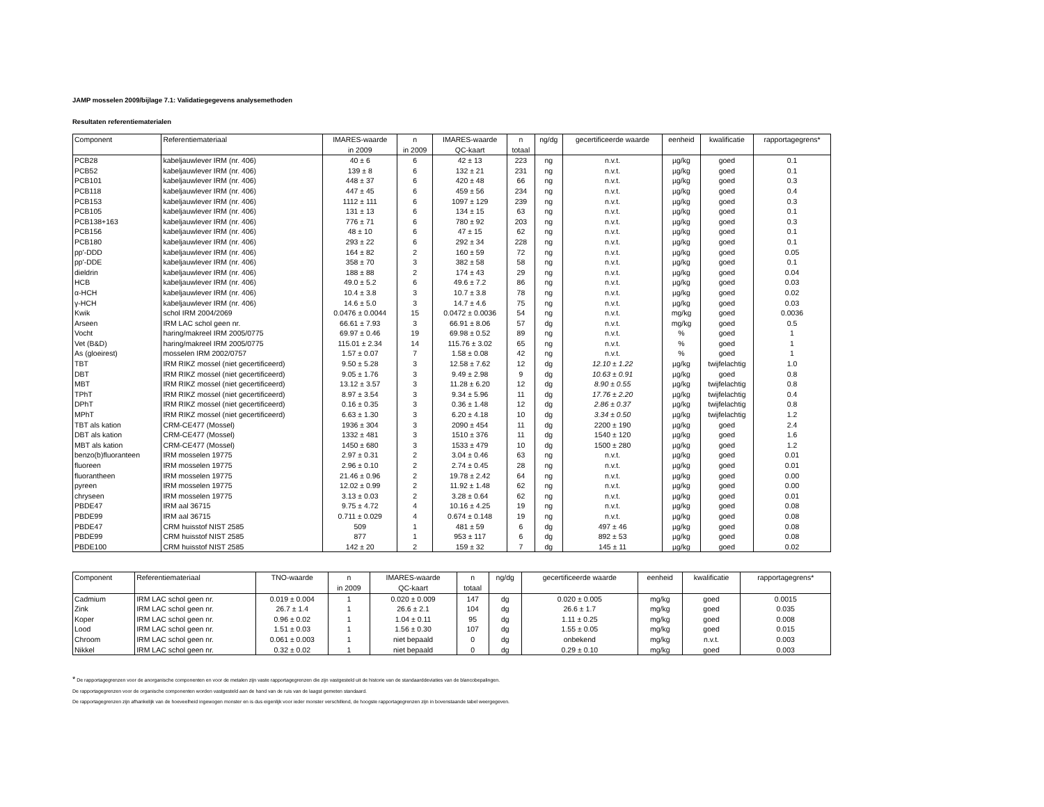JAMP mosselen 2009/bijlage 7.1: Validatiegegevens analysemethoden
Resultaten referentiematerialen
| Component | Referentiemateriaal | IMARES-waarde in 2009 | n in 2009 | IMARES-waarde QC-kaart | n totaal | ng/dg | gecertificeerde waarde | eenheid | kwalificatie | rapportagegrens* |
| --- | --- | --- | --- | --- | --- | --- | --- | --- | --- | --- |
| PCB28 | kabeljauwlever IRM (nr. 406) | 40 ± 6 | 6 | 42 ± 13 | 223 | ng | n.v.t. | µg/kg | goed | 0.1 |
| PCB52 | kabeljauwlever IRM (nr. 406) | 139 ± 8 | 6 | 132 ± 21 | 231 | ng | n.v.t. | µg/kg | goed | 0.1 |
| PCB101 | kabeljauwlever IRM (nr. 406) | 448 ± 37 | 6 | 420 ± 48 | 66 | ng | n.v.t. | µg/kg | goed | 0.3 |
| PCB118 | kabeljauwlever IRM (nr. 406) | 447 ± 45 | 6 | 459 ± 56 | 234 | ng | n.v.t. | µg/kg | goed | 0.4 |
| PCB153 | kabeljauwlever IRM (nr. 406) | 1112 ± 111 | 6 | 1097 ± 129 | 239 | ng | n.v.t. | µg/kg | goed | 0.3 |
| PCB105 | kabeljauwlever IRM (nr. 406) | 131 ± 13 | 6 | 134 ± 15 | 63 | ng | n.v.t. | µg/kg | goed | 0.1 |
| PCB138+163 | kabeljauwlever IRM (nr. 406) | 776 ± 71 | 6 | 780 ± 92 | 203 | ng | n.v.t. | µg/kg | goed | 0.3 |
| PCB156 | kabeljauwlever IRM (nr. 406) | 48 ± 10 | 6 | 47 ± 15 | 62 | ng | n.v.t. | µg/kg | goed | 0.1 |
| PCB180 | kabeljauwlever IRM (nr. 406) | 293 ± 22 | 6 | 292 ± 34 | 228 | ng | n.v.t. | µg/kg | goed | 0.1 |
| pp'-DDD | kabeljauwlever IRM (nr. 406) | 164 ± 82 | 2 | 160 ± 59 | 72 | ng | n.v.t. | µg/kg | goed | 0.05 |
| pp'-DDE | kabeljauwlever IRM (nr. 406) | 358 ± 70 | 3 | 382 ± 58 | 58 | ng | n.v.t. | µg/kg | goed | 0.1 |
| dieldrin | kabeljauwlever IRM (nr. 406) | 188 ± 88 | 2 | 174 ± 43 | 29 | ng | n.v.t. | µg/kg | goed | 0.04 |
| HCB | kabeljauwlever IRM (nr. 406) | 49.0 ± 5.2 | 6 | 49.6 ± 7.2 | 86 | ng | n.v.t. | µg/kg | goed | 0.03 |
| α-HCH | kabeljauwlever IRM (nr. 406) | 10.4 ± 3.8 | 3 | 10.7 ± 3.8 | 78 | ng | n.v.t. | µg/kg | goed | 0.02 |
| γ-HCH | kabeljauwlever IRM (nr. 406) | 14.6 ± 5.0 | 3 | 14.7 ± 4.6 | 75 | ng | n.v.t. | µg/kg | goed | 0.03 |
| Kwik | schol IRM 2004/2069 | 0.0476 ± 0.0044 | 15 | 0.0472 ± 0.0036 | 54 | ng | n.v.t. | mg/kg | goed | 0.0036 |
| Arseen | IRM LAC schol geen nr. | 66.61 ± 7.93 | 3 | 66.91 ± 8.06 | 57 | dg | n.v.t. | mg/kg | goed | 0.5 |
| Vocht | haring/makreel IRM 2005/0775 | 69.97 ± 0.46 | 19 | 69.98 ± 0.52 | 89 | ng | n.v.t. | % | goed | 1 |
| Vet (B&D) | haring/makreel IRM 2005/0775 | 115.01 ± 2.34 | 14 | 115.76 ± 3.02 | 65 | ng | n.v.t. | % | goed | 1 |
| As (gloeirest) | mosselen IRM 2002/0757 | 1.57 ± 0.07 | 7 | 1.58 ± 0.08 | 42 | ng | n.v.t. | % | goed | 1 |
| TBT | IRM RIKZ mossel (niet gecertificeerd) | 9.50 ± 5.28 | 3 | 12.58 ± 7.62 | 12 | dg | 12.10 ± 1.22 | µg/kg | twijfelachtig | 1.0 |
| DBT | IRM RIKZ mossel (niet gecertificeerd) | 9.05 ± 1.76 | 3 | 9.49 ± 2.98 | 9 | dg | 10.63 ± 0.91 | µg/kg | goed | 0.8 |
| MBT | IRM RIKZ mossel (niet gecertificeerd) | 13.12 ± 3.57 | 3 | 11.28 ± 6.20 | 12 | dg | 8.90 ± 0.55 | µg/kg | twijfelachtig | 0.8 |
| TPhT | IRM RIKZ mossel (niet gecertificeerd) | 8.97 ± 3.54 | 3 | 9.34 ± 5.96 | 11 | dg | 17.76 ± 2.20 | µg/kg | twijfelachtig | 0.4 |
| DPhT | IRM RIKZ mossel (niet gecertificeerd) | 0.16 ± 0.35 | 3 | 0.36 ± 1.48 | 12 | dg | 2.86 ± 0.37 | µg/kg | twijfelachtig | 0.8 |
| MPhT | IRM RIKZ mossel (niet gecertificeerd) | 6.63 ± 1.30 | 3 | 6.20 ± 4.18 | 10 | dg | 3.34 ± 0.50 | µg/kg | twijfelachtig | 1.2 |
| TBT als kation | CRM-CE477 (Mossel) | 1936 ± 304 | 3 | 2090 ± 454 | 11 | dg | 2200 ± 190 | µg/kg | goed | 2.4 |
| DBT als kation | CRM-CE477 (Mossel) | 1332 ± 481 | 3 | 1510 ± 376 | 11 | dg | 1540 ± 120 | µg/kg | goed | 1.6 |
| MBT als kation | CRM-CE477 (Mossel) | 1450 ± 680 | 3 | 1533 ± 479 | 10 | dg | 1500 ± 280 | µg/kg | goed | 1.2 |
| benzo(b)fluoranteen | IRM mosselen 19775 | 2.97 ± 0.31 | 2 | 3.04 ± 0.46 | 63 | ng | n.v.t. | µg/kg | goed | 0.01 |
| fluoreen | IRM mosselen 19775 | 2.96 ± 0.10 | 2 | 2.74 ± 0.45 | 28 | ng | n.v.t. | µg/kg | goed | 0.01 |
| fluorantheen | IRM mosselen 19775 | 21.46 ± 0.96 | 2 | 19.78 ± 2.42 | 64 | ng | n.v.t. | µg/kg | goed | 0.00 |
| pyreen | IRM mosselen 19775 | 12.02 ± 0.99 | 2 | 11.92 ± 1.48 | 62 | ng | n.v.t. | µg/kg | goed | 0.00 |
| chryseen | IRM mosselen 19775 | 3.13 ± 0.03 | 2 | 3.28 ± 0.64 | 62 | ng | n.v.t. | µg/kg | goed | 0.01 |
| PBDE47 | IRM aal 36715 | 9.75 ± 4.72 | 4 | 10.16 ± 4.25 | 19 | ng | n.v.t. | µg/kg | goed | 0.08 |
| PBDE99 | IRM aal 36715 | 0.711 ± 0.029 | 4 | 0.674 ± 0.148 | 19 | ng | n.v.t. | µg/kg | goed | 0.08 |
| PBDE47 | CRM huisstof NIST 2585 | 509 | 1 | 481 ± 59 | 6 | dg | 497 ± 46 | µg/kg | goed | 0.08 |
| PBDE99 | CRM huisstof NIST 2585 | 877 | 1 | 953 ± 117 | 6 | dg | 892 ± 53 | µg/kg | goed | 0.08 |
| PBDE100 | CRM huisstof NIST 2585 | 142 ± 20 | 2 | 159 ± 32 | 7 | dg | 145 ± 11 | µg/kg | goed | 0.02 |
| Component | Referentiemateriaal | TNO-waarde | n in 2009 | IMARES-waarde QC-kaart | n totaal | ng/dg | gecertificeerde waarde | eenheid | kwalificatie | rapportagegrens* |
| --- | --- | --- | --- | --- | --- | --- | --- | --- | --- | --- |
| Cadmium | IRM LAC schol geen nr. | 0.019 ± 0.004 | 1 | 0.020 ± 0.009 | 147 | dg | 0.020 ± 0.005 | mg/kg | goed | 0.0015 |
| Zink | IRM LAC schol geen nr. | 26.7 ± 1.4 | 1 | 26.6 ± 2.1 | 104 | dg | 26.6 ± 1.7 | mg/kg | goed | 0.035 |
| Koper | IRM LAC schol geen nr. | 0.96 ± 0.02 | 1 | 1.04 ± 0.11 | 95 | dg | 1.11 ± 0.25 | mg/kg | goed | 0.008 |
| Lood | IRM LAC schol geen nr. | 1.51 ± 0.03 | 1 | 1.56 ± 0.30 | 107 | dg | 1.55 ± 0.05 | mg/kg | goed | 0.015 |
| Chroom | IRM LAC schol geen nr. | 0.061 ± 0.003 | 1 | niet bepaald | 0 | dg | onbekend | mg/kg | n.v.t. | 0.003 |
| Nikkel | IRM LAC schol geen nr. | 0.32 ± 0.02 | 1 | niet bepaald | 0 | dg | 0.29 ± 0.10 | mg/kg | goed | 0.003 |
* De rapportagegrenzen voor de anorganische componenten en voor de metalen zijn vaste rapportagegrenzen die zijn vastgesteld uit de historie van de standaarddeviaties van de blancobepalingen.
De rapportagegrenzen voor de organische componenten worden vastgesteld aan de hand van de ruis van de laagst gemeten standaard.
De rapportagegrenzen zijn afhankelijk van de hoeveelheid ingewogen monster en is dus eigenlijk voor ieder monster verschillend, de hoogste rapportagegrenzen zijn in bovenstaande tabel weergegeven.